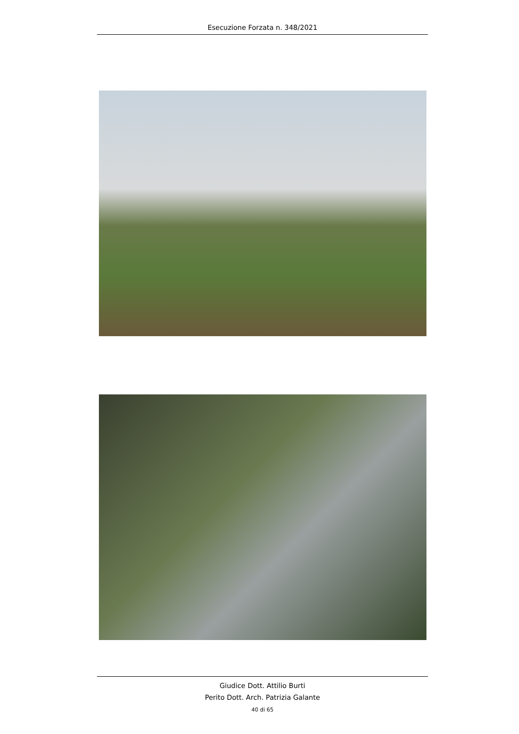Esecuzione Forzata n. 348/2021
Giudice Dott. Attilio Burti
Perito Dott. Arch. Patrizia Galante
40 di 65